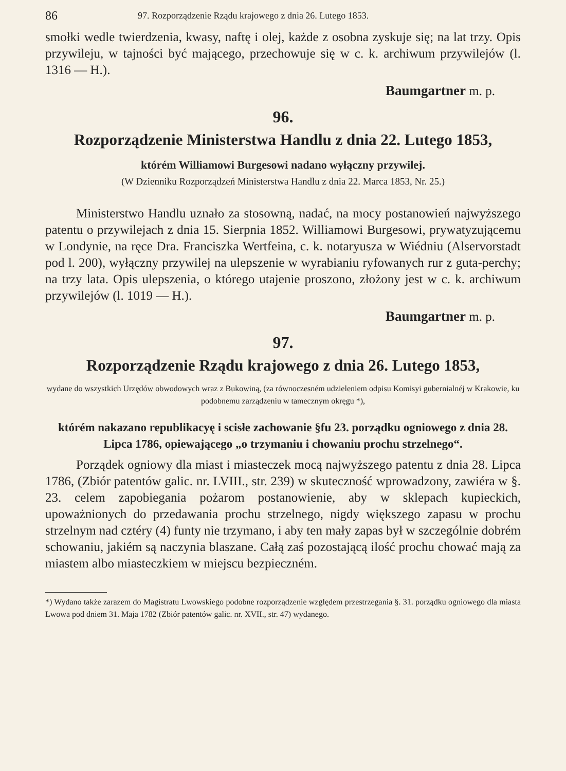86 97. Rozporządzenie Rządu krajowego z dnia 26. Lutego 1853.
smołki wedle twierdzenia, kwasy, naftę i olej, każde z osobna zyskuje się; na lat trzy. Opis przywileju, w tajności być mającego, przechowuje się w c. k. archiwum przywilejów (l. 1316 — H.).
Baumgartner m. p.
96.
Rozporządzenie Ministerstwa Handlu z dnia 22. Lutego 1853,
którém Williamowi Burgesowi nadano wyłączny przywilej.
(W Dzienniku Rozporządzeń Ministerstwa Handlu z dnia 22. Marca 1853, Nr. 25.)
Ministerstwo Handlu uznało za stosowną, nadać, na mocy postanowień najwyższego patentu o przywilejach z dnia 15. Sierpnia 1852. Williamowi Burgesowi, prywatyzującemu w Londynie, na ręce Dra. Franciszka Wertfeina, c. k. notaryusza w Wiédniu (Alservorstadt pod l. 200), wyłączny przywilej na ulepszenie w wyrabianiu ryfowanych rur z guta-perchy; na trzy lata. Opis ulepszenia, o którego utajenie proszono, złożony jest w c. k. archiwum przywilejów (l. 1019 — H.).
Baumgartner m. p.
97.
Rozporządzenie Rządu krajowego z dnia 26. Lutego 1853,
wydane do wszystkich Urzędów obwodowych wraz z Bukowiną, (za równoczesném udzieleniem odpisu Komisyi gubernialnéj w Krakowie, ku podobnemu zarządzeniu w tamecznym okręgu *),
którém nakazano republikacyę i scisłe zachowanie §fu 23. porządku ogniowego z dnia 28. Lipca 1786, opiewającego „o trzymaniu i chowaniu prochu strzelnego“.
Porządek ogniowy dla miast i miasteczek mocą najwyższego patentu z dnia 28. Lipca 1786, (Zbiór patentów galic. nr. LVIII., str. 239) w skuteczność wprowadzony, zawiéra w §. 23. celem zapobiegania pożarom postanowienie, aby w sklepach kupieckich, upoważnionych do przedawania prochu strzelnego, nigdy większego zapasu w prochu strzelnym nad cztéry (4) funty nie trzymano, i aby ten mały zapas był w szczególnie dobrém schowaniu, jakiém są naczynia blaszane. Całą zaś pozostającą ilość prochu chować mają za miastem albo miasteczkiem w miejscu bezpieczném.
*) Wydano także zarazem do Magistratu Lwowskiego podobne rozporządzenie względem przestrzegania §. 31. porządku ogniowego dla miasta Lwowa pod dniem 31. Maja 1782 (Zbiór patentów galic. nr. XVII., str. 47) wydanego.